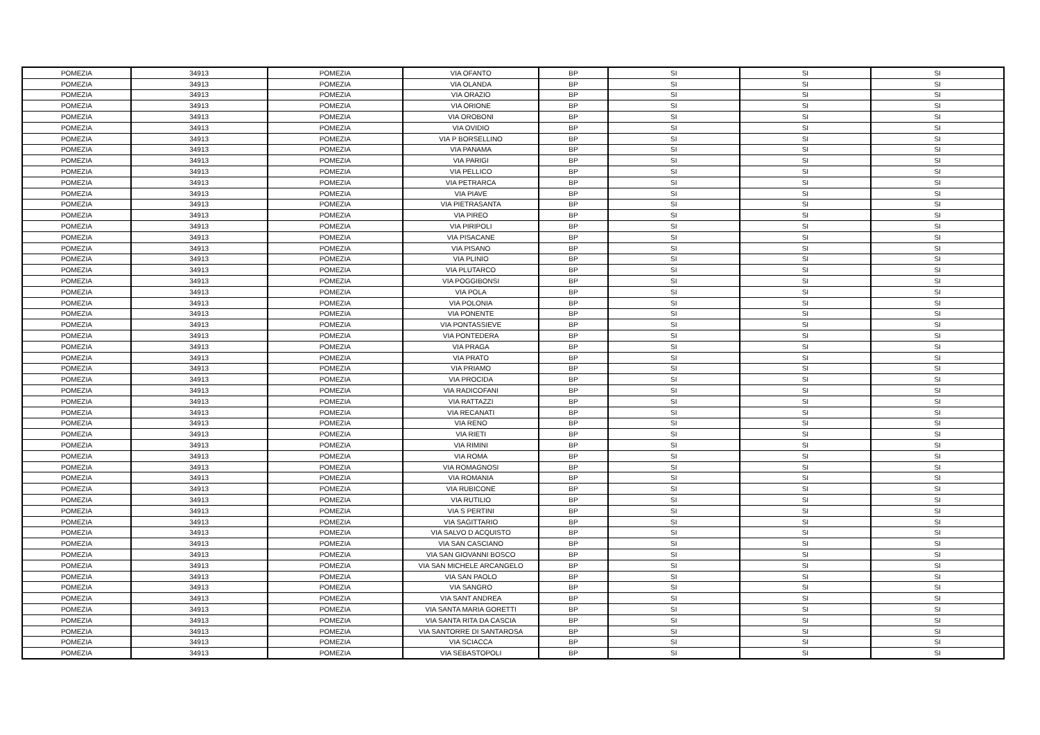| POMEZIA | 34913 | POMEZIA | VIA OFANTO | BP | SI | SI | SI |
| POMEZIA | 34913 | POMEZIA | VIA OLANDA | BP | SI | SI | SI |
| POMEZIA | 34913 | POMEZIA | VIA ORAZIO | BP | SI | SI | SI |
| POMEZIA | 34913 | POMEZIA | VIA ORIONE | BP | SI | SI | SI |
| POMEZIA | 34913 | POMEZIA | VIA OROBONI | BP | SI | SI | SI |
| POMEZIA | 34913 | POMEZIA | VIA OVIDIO | BP | SI | SI | SI |
| POMEZIA | 34913 | POMEZIA | VIA P BORSELLINO | BP | SI | SI | SI |
| POMEZIA | 34913 | POMEZIA | VIA PANAMA | BP | SI | SI | SI |
| POMEZIA | 34913 | POMEZIA | VIA PARIGI | BP | SI | SI | SI |
| POMEZIA | 34913 | POMEZIA | VIA PELLICO | BP | SI | SI | SI |
| POMEZIA | 34913 | POMEZIA | VIA PETRARCA | BP | SI | SI | SI |
| POMEZIA | 34913 | POMEZIA | VIA PIAVE | BP | SI | SI | SI |
| POMEZIA | 34913 | POMEZIA | VIA PIETRASANTA | BP | SI | SI | SI |
| POMEZIA | 34913 | POMEZIA | VIA PIREO | BP | SI | SI | SI |
| POMEZIA | 34913 | POMEZIA | VIA PIRIPOLI | BP | SI | SI | SI |
| POMEZIA | 34913 | POMEZIA | VIA PISACANE | BP | SI | SI | SI |
| POMEZIA | 34913 | POMEZIA | VIA PISANO | BP | SI | SI | SI |
| POMEZIA | 34913 | POMEZIA | VIA PLINIO | BP | SI | SI | SI |
| POMEZIA | 34913 | POMEZIA | VIA PLUTARCO | BP | SI | SI | SI |
| POMEZIA | 34913 | POMEZIA | VIA POGGIBONSI | BP | SI | SI | SI |
| POMEZIA | 34913 | POMEZIA | VIA POLA | BP | SI | SI | SI |
| POMEZIA | 34913 | POMEZIA | VIA POLONIA | BP | SI | SI | SI |
| POMEZIA | 34913 | POMEZIA | VIA PONENTE | BP | SI | SI | SI |
| POMEZIA | 34913 | POMEZIA | VIA PONTASSIEVE | BP | SI | SI | SI |
| POMEZIA | 34913 | POMEZIA | VIA PONTEDERA | BP | SI | SI | SI |
| POMEZIA | 34913 | POMEZIA | VIA PRAGA | BP | SI | SI | SI |
| POMEZIA | 34913 | POMEZIA | VIA PRATO | BP | SI | SI | SI |
| POMEZIA | 34913 | POMEZIA | VIA PRIAMO | BP | SI | SI | SI |
| POMEZIA | 34913 | POMEZIA | VIA PROCIDA | BP | SI | SI | SI |
| POMEZIA | 34913 | POMEZIA | VIA RADICOFANI | BP | SI | SI | SI |
| POMEZIA | 34913 | POMEZIA | VIA RATTAZZI | BP | SI | SI | SI |
| POMEZIA | 34913 | POMEZIA | VIA RECANATI | BP | SI | SI | SI |
| POMEZIA | 34913 | POMEZIA | VIA RENO | BP | SI | SI | SI |
| POMEZIA | 34913 | POMEZIA | VIA RIETI | BP | SI | SI | SI |
| POMEZIA | 34913 | POMEZIA | VIA RIMINI | BP | SI | SI | SI |
| POMEZIA | 34913 | POMEZIA | VIA ROMA | BP | SI | SI | SI |
| POMEZIA | 34913 | POMEZIA | VIA ROMAGNOSI | BP | SI | SI | SI |
| POMEZIA | 34913 | POMEZIA | VIA ROMANIA | BP | SI | SI | SI |
| POMEZIA | 34913 | POMEZIA | VIA RUBICONE | BP | SI | SI | SI |
| POMEZIA | 34913 | POMEZIA | VIA RUTILIO | BP | SI | SI | SI |
| POMEZIA | 34913 | POMEZIA | VIA S PERTINI | BP | SI | SI | SI |
| POMEZIA | 34913 | POMEZIA | VIA SAGITTARIO | BP | SI | SI | SI |
| POMEZIA | 34913 | POMEZIA | VIA SALVO D ACQUISTO | BP | SI | SI | SI |
| POMEZIA | 34913 | POMEZIA | VIA SAN CASCIANO | BP | SI | SI | SI |
| POMEZIA | 34913 | POMEZIA | VIA SAN GIOVANNI BOSCO | BP | SI | SI | SI |
| POMEZIA | 34913 | POMEZIA | VIA SAN MICHELE ARCANGELO | BP | SI | SI | SI |
| POMEZIA | 34913 | POMEZIA | VIA SAN PAOLO | BP | SI | SI | SI |
| POMEZIA | 34913 | POMEZIA | VIA SANGRO | BP | SI | SI | SI |
| POMEZIA | 34913 | POMEZIA | VIA SANT ANDREA | BP | SI | SI | SI |
| POMEZIA | 34913 | POMEZIA | VIA SANTA MARIA GORETTI | BP | SI | SI | SI |
| POMEZIA | 34913 | POMEZIA | VIA SANTA RITA DA CASCIA | BP | SI | SI | SI |
| POMEZIA | 34913 | POMEZIA | VIA SANTORRE DI SANTAROSA | BP | SI | SI | SI |
| POMEZIA | 34913 | POMEZIA | VIA SCIACCA | BP | SI | SI | SI |
| POMEZIA | 34913 | POMEZIA | VIA SEBASTOPOLI | BP | SI | SI | SI |